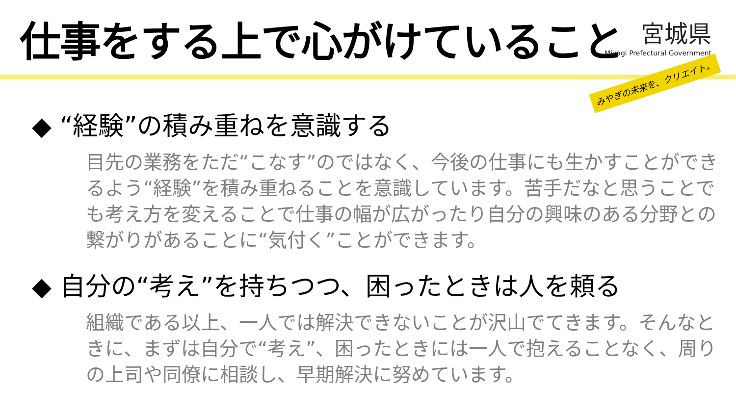仕事をする上で心がけていること
宮城県
Miyagi Prefectural Government
みやぎの未来を、クリエイト。
◆ “経験”の積み重ねを意識する
目先の業務をただ“こなす”のではなく、今後の仕事にも生かすことができるよう“経験”を積み重ねることを意識しています。苦手だなと思うことでも考え方を変えることで仕事の幅が広がったり自分の興味のある分野との繋がりがあることに“気付く”ことができます。
◆ 自分の“考え”を持ちつつ、困ったときは人を頼る
組織である以上、一人では解決できないことが沢山でてきます。そんなときに、まずは自分で“考え”、困ったときには一人で抱えることなく、周りの上司や同僚に相談し、早期解決に努めています。